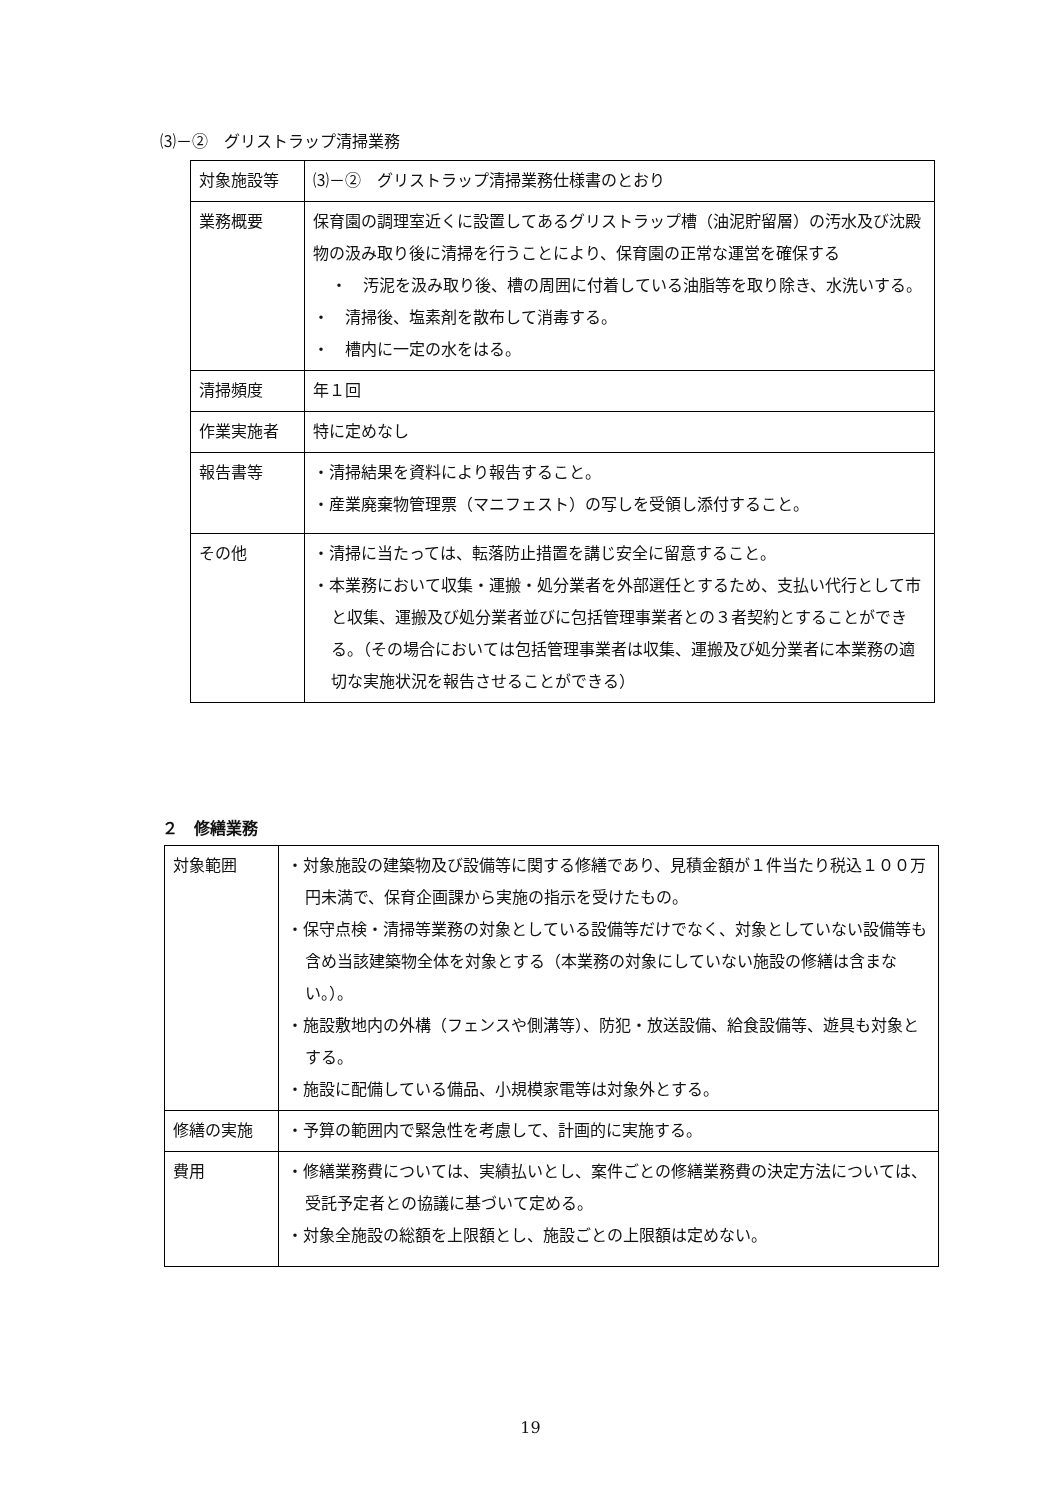⑶－②　グリストラップ清掃業務
| 対象施設等 | ⑶－② グリストラップ清掃業務仕様書のとおり |
| 業務概要 | 保育園の調理室近くに設置してあるグリストラップ槽（油泥貯留層）の汚水及び沈殿物の汲み取り後に清掃を行うことにより、保育園の正常な運営を確保する ・ 汚泥を汲み取り後、槽の周囲に付着している油脂等を取り除き、水洗いする。 ・ 清掃後、塩素剤を散布して消毒する。 ・ 槽内に一定の水をはる。 |
| 清掃頻度 | 年１回 |
| 作業実施者 | 特に定めなし |
| 報告書等 | ・清掃結果を資料により報告すること。 ・産業廃棄物管理票（マニフェスト）の写しを受領し添付すること。 |
| その他 | ・清掃に当たっては、転落防止措置を講じ安全に留意すること。 ・本業務において収集・運搬・処分業者を外部選任とするため、支払い代行として市と収集、運搬及び処分業者並びに包括管理事業者との３者契約とすることができる。（その場合においては包括管理事業者は収集、運搬及び処分業者に本業務の適切な実施状況を報告させることができる） |
２　修繕業務
| 対象範囲 | ・対象施設の建築物及び設備等に関する修繕であり、見積金額が１件当たり税込１００万円未満で、保育企画課から実施の指示を受けたもの。 ・保守点検・清掃等業務の対象としている設備等だけでなく、対象としていない設備等も含め当該建築物全体を対象とする（本業務の対象にしていない施設の修繕は含まない。）。 ・施設敷地内の外構（フェンスや側溝等）、防犯・放送設備、給食設備等、遊具も対象とする。 ・施設に配備している備品、小規模家電等は対象外とする。 |
| 修繕の実施 | ・予算の範囲内で緊急性を考慮して、計画的に実施する。 |
| 費用 | ・修繕業務費については、実績払いとし、案件ごとの修繕業務費の決定方法については、受託予定者との協議に基づいて定める。 ・対象全施設の総額を上限額とし、施設ごとの上限額は定めない。 |
19